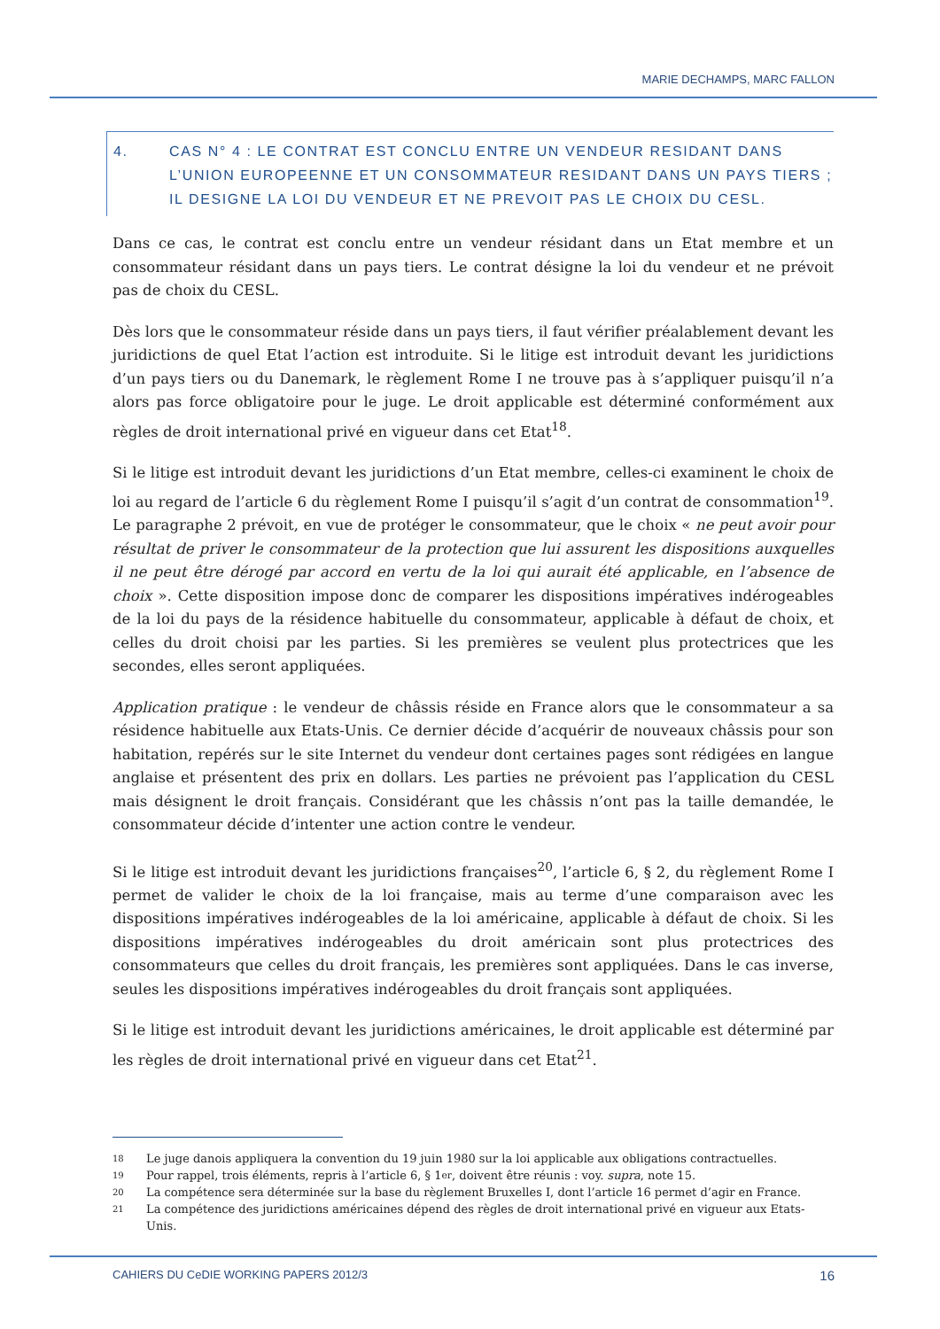MARIE DECHAMPS, MARC FALLON
4. CAS N° 4 : LE CONTRAT EST CONCLU ENTRE UN VENDEUR RESIDANT DANS L’UNION EUROPEENNE ET UN CONSOMMATEUR RESIDANT DANS UN PAYS TIERS ; IL DESIGNE LA LOI DU VENDEUR ET NE PREVOIT PAS LE CHOIX DU CESL.
Dans ce cas, le contrat est conclu entre un vendeur résidant dans un Etat membre et un consommateur résidant dans un pays tiers. Le contrat désigne la loi du vendeur et ne prévoit pas de choix du CESL.
Dès lors que le consommateur réside dans un pays tiers, il faut vérifier préalablement devant les juridictions de quel Etat l’action est introduite. Si le litige est introduit devant les juridictions d’un pays tiers ou du Danemark, le règlement Rome I ne trouve pas à s’appliquer puisqu’il n’a alors pas force obligatoire pour le juge. Le droit applicable est déterminé conformément aux règles de droit international privé en vigueur dans cet Etat<sup>18</sup>.
Si le litige est introduit devant les juridictions d’un Etat membre, celles-ci examinent le choix de loi au regard de l’article 6 du règlement Rome I puisqu’il s’agit d’un contrat de consommation<sup>19</sup>. Le paragraphe 2 prévoit, en vue de protéger le consommateur, que le choix « ne peut avoir pour résultat de priver le consommateur de la protection que lui assurent les dispositions auxquelles il ne peut être dérogé par accord en vertu de la loi qui aurait été applicable, en l’absence de choix ». Cette disposition impose donc de comparer les dispositions impératives indérogeables de la loi du pays de la résidence habituelle du consommateur, applicable à défaut de choix, et celles du droit choisi par les parties. Si les premières se veulent plus protectrices que les secondes, elles seront appliquées.
Application pratique : le vendeur de châssis réside en France alors que le consommateur a sa résidence habituelle aux Etats-Unis. Ce dernier décide d’acquérir de nouveaux châssis pour son habitation, repérés sur le site Internet du vendeur dont certaines pages sont rédigées en langue anglaise et présentent des prix en dollars. Les parties ne prévoient pas l’application du CESL mais désignent le droit français. Considérant que les châssis n’ont pas la taille demandée, le consommateur décide d’intenter une action contre le vendeur.
Si le litige est introduit devant les juridictions françaises<sup>20</sup>, l’article 6, § 2, du règlement Rome I permet de valider le choix de la loi française, mais au terme d’une comparaison avec les dispositions impératives indérogeables de la loi américaine, applicable à défaut de choix. Si les dispositions impératives indérogeables du droit américain sont plus protectrices des consommateurs que celles du droit français, les premières sont appliquées. Dans le cas inverse, seules les dispositions impératives indérogeables du droit français sont appliquées.
Si le litige est introduit devant les juridictions américaines, le droit applicable est déterminé par les règles de droit international privé en vigueur dans cet Etat<sup>21</sup>.
18 Le juge danois appliquera la convention du 19 juin 1980 sur la loi applicable aux obligations contractuelles.
19 Pour rappel, trois éléments, repris à l’article 6, § 1<sup>er</sup>, doivent être réunis : voy. supra, note 15.
20 La compétence sera déterminée sur la base du règlement Bruxelles I, dont l’article 16 permet d’agir en France.
21 La compétence des juridictions américaines dépend des règles de droit international privé en vigueur aux Etats-Unis.
CAHIERS DU CeDIE WORKING PAPERS 2012/3
16